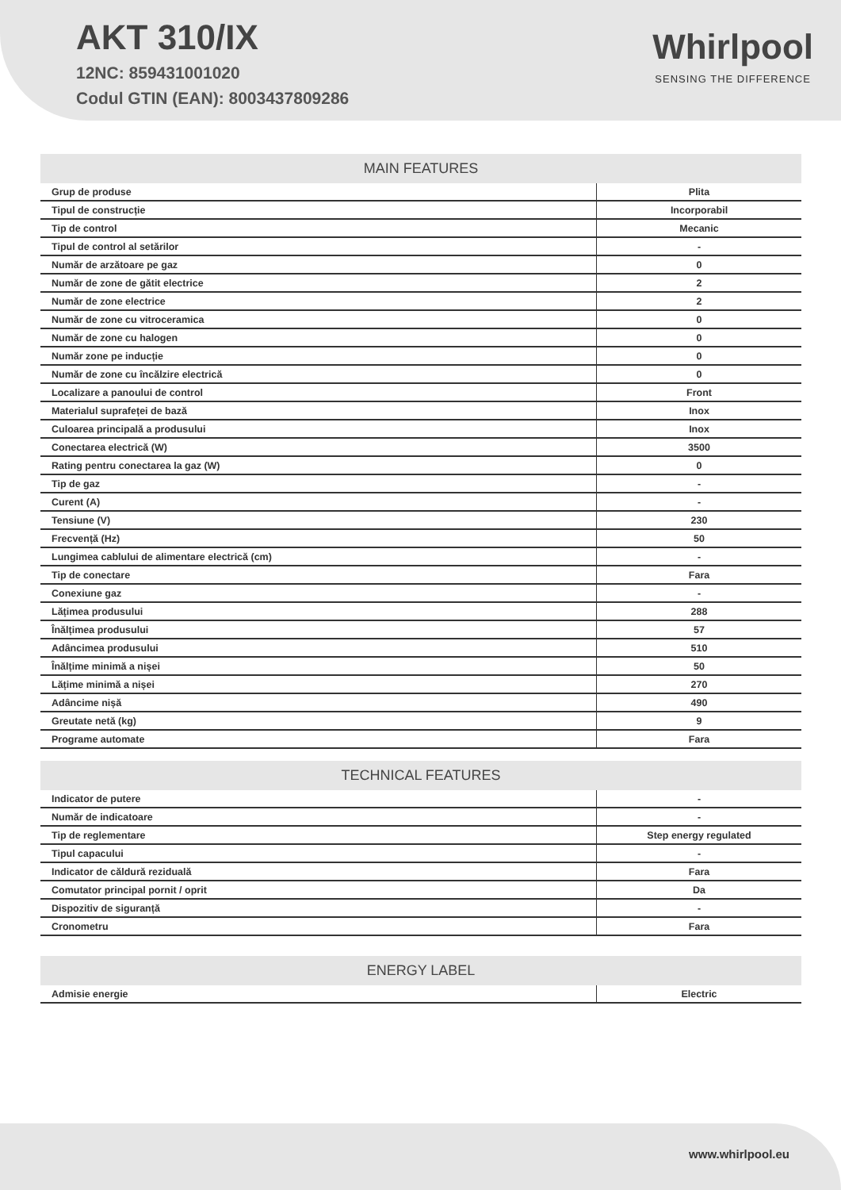AKT 310/IX
12NC: 859431001020
Codul GTIN (EAN): 8003437809286
Whirlpool
SENSING THE DIFFERENCE
| MAIN FEATURES | |
| --- | --- |
| Grup de produse | Plita |
| Tipul de construcție | Incorporabil |
| Tip de control | Mecanic |
| Tipul de control al setărilor | - |
| Număr de arzătoare pe gaz | 0 |
| Număr de zone de gătit electrice | 2 |
| Număr de zone electrice | 2 |
| Număr de zone cu vitroceramica | 0 |
| Număr de zone cu halogen | 0 |
| Număr zone pe inducție | 0 |
| Număr de zone cu încălzire electrică | 0 |
| Localizare a panoului de control | Front |
| Materialul suprafeței de bază | Inox |
| Culoarea principală a produsului | Inox |
| Conectarea electrică (W) | 3500 |
| Rating pentru conectarea la gaz (W) | 0 |
| Tip de gaz | - |
| Curent (A) | - |
| Tensiune (V) | 230 |
| Frecvență (Hz) | 50 |
| Lungimea cablului de alimentare electrică (cm) | - |
| Tip de conectare | Fara |
| Conexiune gaz | - |
| Lățimea produsului | 288 |
| Înălțimea produsului | 57 |
| Adâncimea produsului | 510 |
| Înălțime minimă a nișei | 50 |
| Lățime minimă a nișei | 270 |
| Adâncime nișă | 490 |
| Greutate netă (kg) | 9 |
| Programe automate | Fara |
| TECHNICAL FEATURES | |
| --- | --- |
| Indicator de putere | - |
| Număr de indicatoare | - |
| Tip de reglementare | Step energy regulated |
| Tipul capacului | - |
| Indicator de căldură reziduală | Fara |
| Comutator principal pornit / oprit | Da |
| Dispozitiv de siguranță | - |
| Cronometru | Fara |
| ENERGY LABEL | |
| --- | --- |
| Admisie energie | Electric |
www.whirlpool.eu